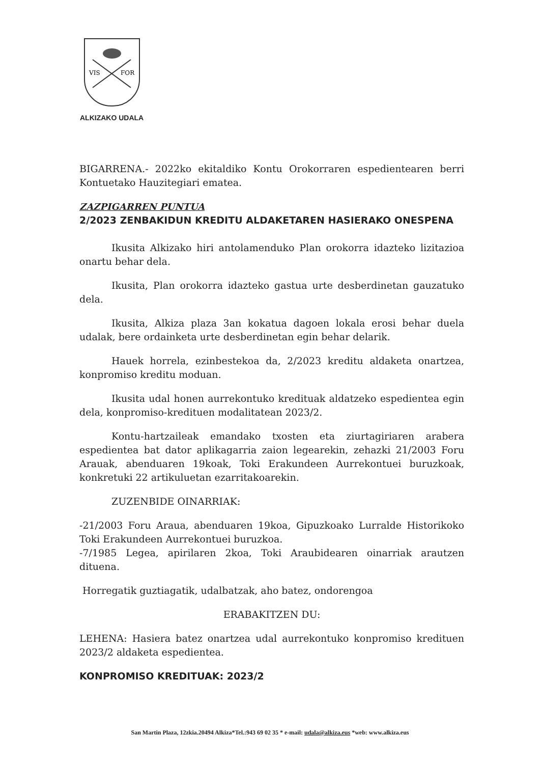VIS
FOR
ALKIZAKO UDALA
BIGARRENA.- 2022ko ekitaldiko Kontu Orokorraren espedientearen berri Kontuetako Hauzitegiari ematea.
ZAZPIGARREN PUNTUA
2/2023 ZENBAKIDUN KREDITU ALDAKETAREN HASIERAKO ONESPENA
Ikusita Alkizako hiri antolamenduko Plan orokorra idazteko lizitazioa onartu behar dela.
Ikusita, Plan orokorra idazteko gastua urte desberdinetan gauzatuko dela.
Ikusita, Alkiza plaza 3an kokatua dagoen lokala erosi behar duela udalak, bere ordainketa urte desberdinetan egin behar delarik.
Hauek horrela, ezinbestekoa da, 2/2023 kreditu aldaketa onartzea, konpromiso kreditu moduan.
Ikusita udal honen aurrekontuko kredituak aldatzeko espedientea egin dela, konpromiso-kredituen modalitatean 2023/2.
Kontu-hartzaileak emandako txosten eta ziurtagiriaren arabera espedientea bat dator aplikagarria zaion legearekin, zehazki 21/2003 Foru Arauak, abenduaren 19koak, Toki Erakundeen Aurrekontuei buruzkoak, konkretuki 22 artikuluetan ezarritakoarekin.
ZUZENBIDE OINARRIAK:
-21/2003 Foru Araua, abenduaren 19koa, Gipuzkoako Lurralde Historikoko Toki Erakundeen Aurrekontuei buruzkoa.
-7/1985 Legea, apirilaren 2koa, Toki Araubidearen oinarriak arautzen dituena.
Horregatik guztiagatik, udalbatzak, aho batez, ondorengoa
ERABAKITZEN DU:
LEHENA: Hasiera batez onartzea udal aurrekontuko konpromiso kredituen 2023/2 aldaketa espedientea.
KONPROMISO KREDITUAK: 2023/2
San Martin Plaza, 12zkia.20494 Alkiza*Tel.:943 69 02 35 * e-mail: udala@alkiza.eus *web: www.alkiza.eus